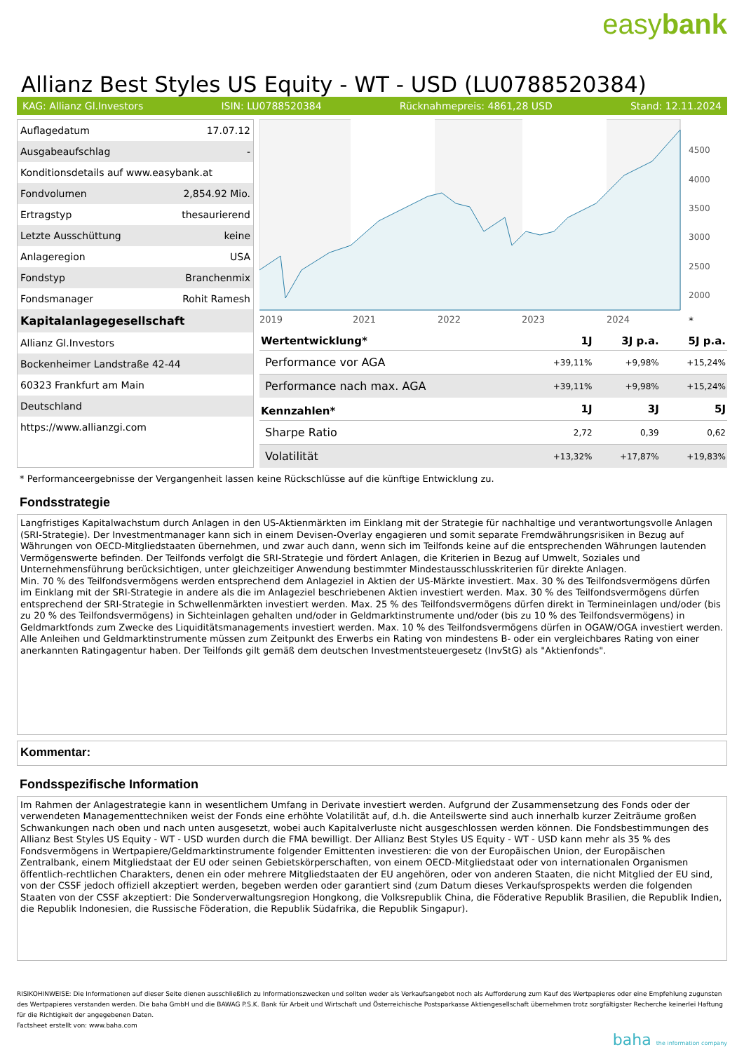easybank
Allianz Best Styles US Equity - WT - USD (LU0788520384)
KAG: Allianz Gl.Investors ISIN: LU0788520384 Rücknahmepreis: 4861,28 USD Stand: 12.11.2024
| Auflagedatum | 17.07.12 |
| Ausgabeaufschlag | - |
| Konditionsdetails auf www.easybank.at | |
| Fondvolumen | 2,854.92 Mio. |
| Ertragstyp | thesaurierend |
| Letzte Ausschüttung | keine |
| Anlageregion | USA |
| Fondstyp | Branchenmix |
| Fondsmanager | Rohit Ramesh |
| Kapitalanlagegesellschaft | |
| Allianz Gl.Investors | |
| Bockenheimer Landstraße 42-44 | |
| 60323 Frankfurt am Main | |
| Deutschland | |
| https://www.allianzgi.com | |
4500
4000
3500
3000
2500
2000
2019
2021
2022
2023
2024
*
| Wertentwicklung* | 1J | 3J p.a. | 5J p.a. |
| --- | --- | --- | --- |
| Performance vor AGA | +39,11% | +9,98% | +15,24% |
| Performance nach max. AGA | +39,11% | +9,98% | +15,24% |
| Kennzahlen* | 1J | 3J | 5J |
| Sharpe Ratio | 2,72 | 0,39 | 0,62 |
| Volatilität | +13,32% | +17,87% | +19,83% |
* Performanceergebnisse der Vergangenheit lassen keine Rückschlüsse auf die künftige Entwicklung zu.
Fondsstrategie
Langfristiges Kapitalwachstum durch Anlagen in den US-Aktienmärkten im Einklang mit der Strategie für nachhaltige und verantwortungsvolle Anlagen (SRI-Strategie). Der Investmentmanager kann sich in einem Devisen-Overlay engagieren und somit separate Fremdwährungsrisiken in Bezug auf Währungen von OECD-Mitgliedstaaten übernehmen, und zwar auch dann, wenn sich im Teilfonds keine auf die entsprechenden Währungen lautenden Vermögenswerte befinden. Der Teilfonds verfolgt die SRI-Strategie und fördert Anlagen, die Kriterien in Bezug auf Umwelt, Soziales und Unternehmensführung berücksichtigen, unter gleichzeitiger Anwendung bestimmter Mindestausschlusskriterien für direkte Anlagen.
Min. 70 % des Teilfondsvermögens werden entsprechend dem Anlageziel in Aktien der US-Märkte investiert. Max. 30 % des Teilfondsvermögens dürfen im Einklang mit der SRI-Strategie in andere als die im Anlageziel beschriebenen Aktien investiert werden. Max. 30 % des Teilfondsvermögens dürfen entsprechend der SRI-Strategie in Schwellenmärkten investiert werden. Max. 25 % des Teilfondsvermögens dürfen direkt in Termineinlagen und/oder (bis zu 20 % des Teilfondsvermögens) in Sichteinlagen gehalten und/oder in Geldmarktinstrumente und/oder (bis zu 10 % des Teilfondsvermögens) in Geldmarktfonds zum Zwecke des Liquiditätsmanagements investiert werden. Max. 10 % des Teilfondsvermögens dürfen in OGAW/OGA investiert werden. Alle Anleihen und Geldmarktinstrumente müssen zum Zeitpunkt des Erwerbs ein Rating von mindestens B- oder ein vergleichbares Rating von einer anerkannten Ratingagentur haben. Der Teilfonds gilt gemäß dem deutschen Investmentsteuergesetz (InvStG) als "Aktienfonds".
Kommentar:
Fondsspezifische Information
Im Rahmen der Anlagestrategie kann in wesentlichem Umfang in Derivate investiert werden. Aufgrund der Zusammensetzung des Fonds oder der verwendeten Managementtechniken weist der Fonds eine erhöhte Volatilität auf, d.h. die Anteilswerte sind auch innerhalb kurzer Zeiträume großen Schwankungen nach oben und nach unten ausgesetzt, wobei auch Kapitalverluste nicht ausgeschlossen werden können. Die Fondsbestimmungen des Allianz Best Styles US Equity - WT - USD wurden durch die FMA bewilligt. Der Allianz Best Styles US Equity - WT - USD kann mehr als 35 % des Fondsvermögens in Wertpapiere/Geldmarktinstrumente folgender Emittenten investieren: die von der Europäischen Union, der Europäischen Zentralbank, einem Mitgliedstaat der EU oder seinen Gebietskörperschaften, von einem OECD-Mitgliedstaat oder von internationalen Organismen öffentlich-rechtlichen Charakters, denen ein oder mehrere Mitgliedstaaten der EU angehören, oder von anderen Staaten, die nicht Mitglied der EU sind, von der CSSF jedoch offiziell akzeptiert werden, begeben werden oder garantiert sind (zum Datum dieses Verkaufsprospekts werden die folgenden Staaten von der CSSF akzeptiert: Die Sonderverwaltungsregion Hongkong, die Volksrepublik China, die Föderative Republik Brasilien, die Republik Indien, die Republik Indonesien, die Russische Föderation, die Republik Südafrika, die Republik Singapur).
RISIKOHINWEISE: Die Informationen auf dieser Seite dienen ausschließlich zu Informationszwecken und sollten weder als Verkaufsangebot noch als Aufforderung zum Kauf des Wertpapieres oder eine Empfehlung zugunsten des Wertpapieres verstanden werden. Die baha GmbH und die BAWAG P.S.K. Bank für Arbeit und Wirtschaft und Österreichische Postsparkasse Aktiengesellschaft übernehmen trotz sorgfältigster Recherche keinerlei Haftung für die Richtigkeit der angegebenen Daten.
Factsheet erstellt von: www.baha.com
baha the information company